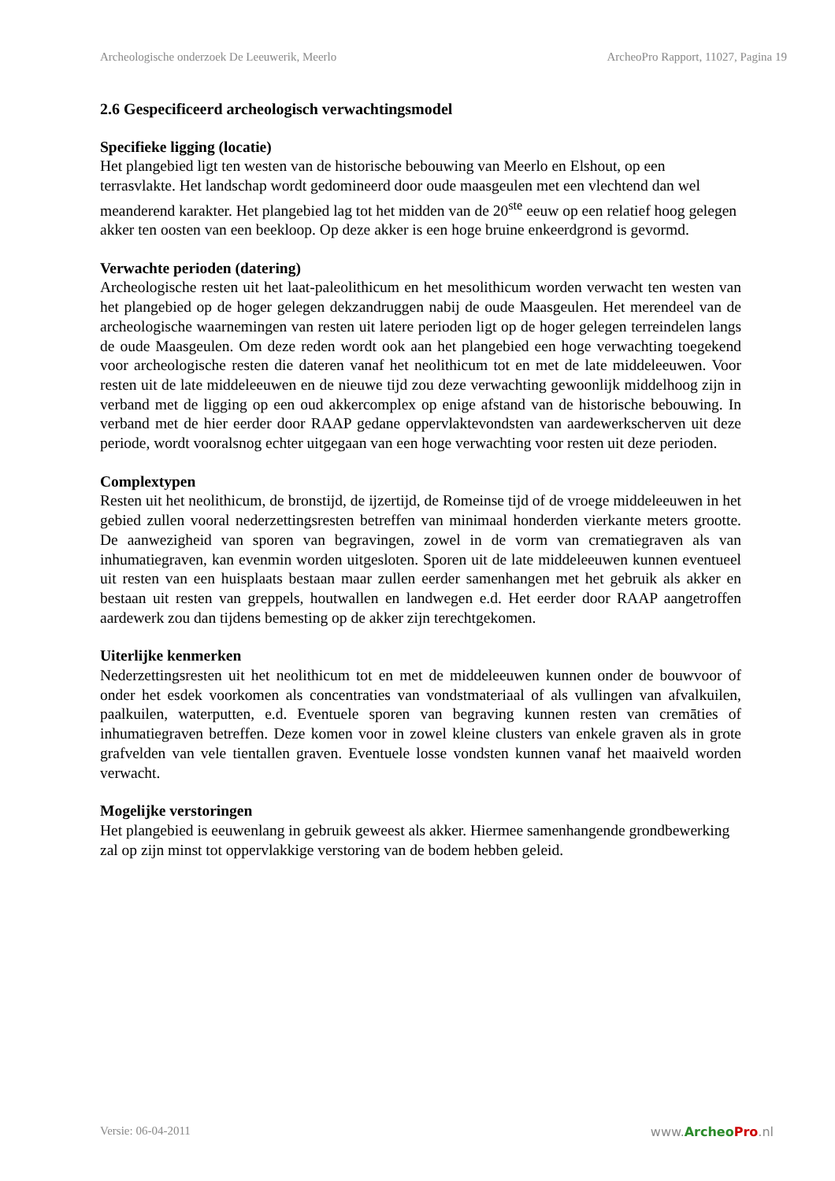Archeologische onderzoek De Leeuwerik, Meerlo ArcheoPro Rapport, 11027, Pagina 19
2.6 Gespecificeerd archeologisch verwachtingsmodel
Specifieke ligging (locatie)
Het plangebied ligt ten westen van de historische bebouwing van Meerlo en Elshout, op een terrasvlakte. Het landschap wordt gedomineerd door oude maasgeulen met een vlechtend dan wel meanderend karakter. Het plangebied lag tot het midden van de 20<sup>ste</sup> eeuw op een relatief hoog gelegen akker ten oosten van een beekloop. Op deze akker is een hoge bruine enkeerdgrond is gevormd.
Verwachte perioden (datering)
Archeologische resten uit het laat-paleolithicum en het mesolithicum worden verwacht ten westen van het plangebied op de hoger gelegen dekzandruggen nabij de oude Maasgeulen. Het merendeel van de archeologische waarnemingen van resten uit latere perioden ligt op de hoger gelegen terreindelen langs de oude Maasgeulen. Om deze reden wordt ook aan het plangebied een hoge verwachting toegekend voor archeologische resten die dateren vanaf het neolithicum tot en met de late middeleeuwen. Voor resten uit de late middeleeuwen en de nieuwe tijd zou deze verwachting gewoonlijk middelhoog zijn in verband met de ligging op een oud akkercomplex op enige afstand van de historische bebouwing. In verband met de hier eerder door RAAP gedane oppervlaktevondsten van aardewerkscherven uit deze periode, wordt vooralsnog echter uitgegaan van een hoge verwachting voor resten uit deze perioden.
Complextypen
Resten uit het neolithicum, de bronstijd, de ijzertijd, de Romeinse tijd of de vroege middeleeuwen in het gebied zullen vooral nederzettingsresten betreffen van minimaal honderden vierkante meters grootte. De aanwezigheid van sporen van begravingen, zowel in de vorm van crematiegraven als van inhumatiegraven, kan evenmin worden uitgesloten. Sporen uit de late middeleeuwen kunnen eventueel uit resten van een huisplaats bestaan maar zullen eerder samenhangen met het gebruik als akker en bestaan uit resten van greppels, houtwallen en landwegen e.d. Het eerder door RAAP aangetroffen aardewerk zou dan tijdens bemesting op de akker zijn terechtgekomen.
Uiterlijke kenmerken
Nederzettingsresten uit het neolithicum tot en met de middeleeuwen kunnen onder de bouwvoor of onder het esdek voorkomen als concentraties van vondstmateriaal of als vullingen van afvalkuilen, paalkuilen, waterputten, e.d. Eventuele sporen van begraving kunnen resten van cremāties of inhumatiegraven betreffen. Deze komen voor in zowel kleine clusters van enkele graven als in grote grafvelden van vele tientallen graven. Eventuele losse vondsten kunnen vanaf het maaiveld worden verwacht.
Mogelijke verstoringen
Het plangebied is eeuwenlang in gebruik geweest als akker. Hiermee samenhangende grondbewerking zal op zijn minst tot oppervlakkige verstoring van de bodem hebben geleid.
Versie: 06-04-2011 www.Archeo Pro.nl